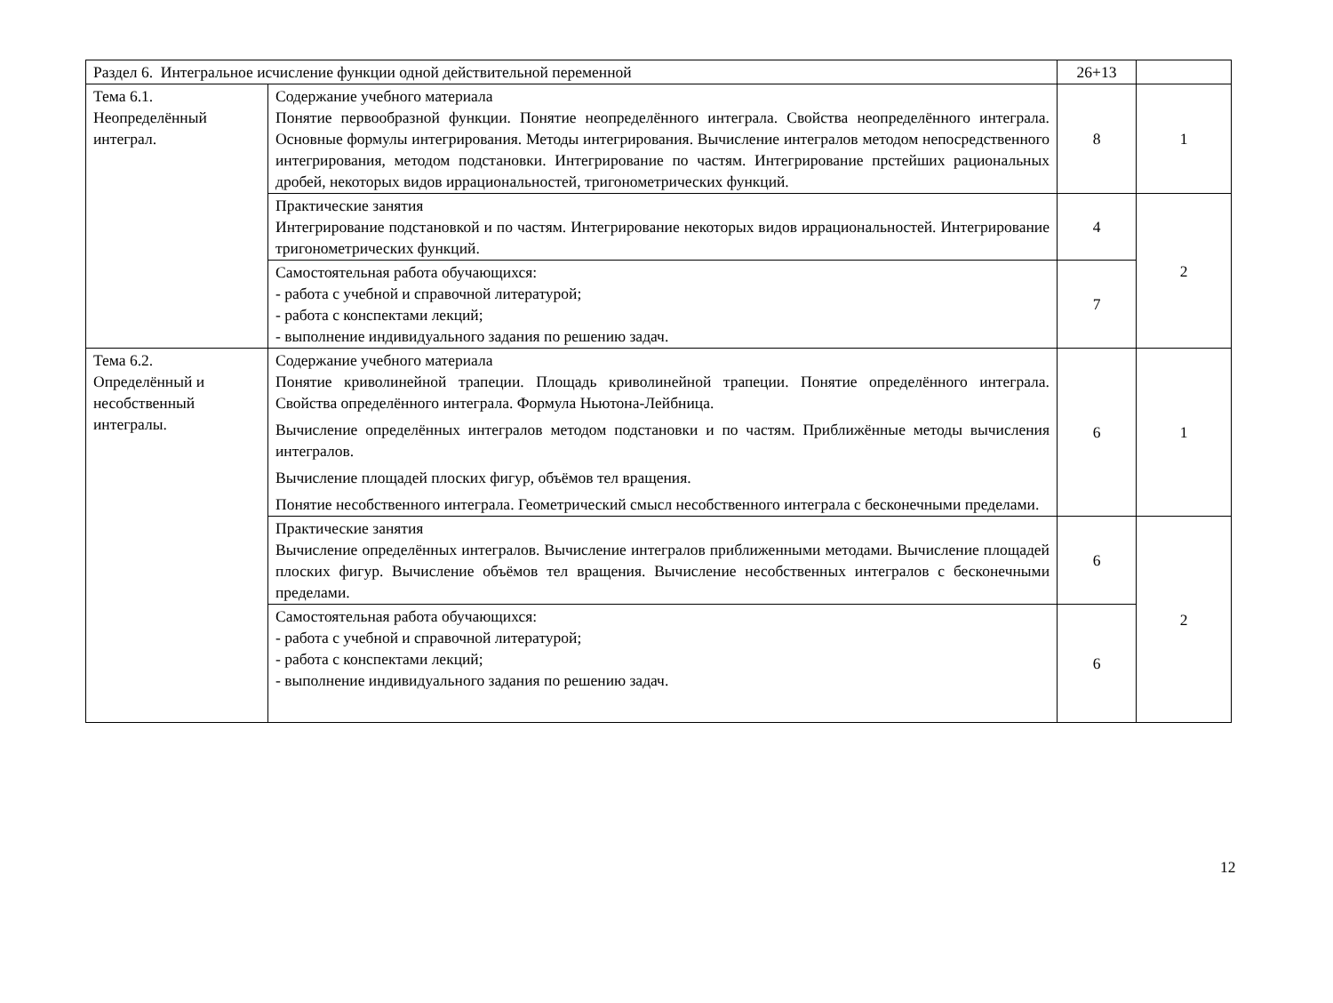| Раздел 6. Интегральное исчисление функции одной действительной переменной | | 26+13 | |
| Тема 6.1. Неопределённый интеграл. | Содержание учебного материала Понятие первообразной функции. Понятие неопределённого интеграла. Свойства неопределённого интеграла. Основные формулы интегрирования. Методы интегрирования. Вычисление интегралов методом непосредственного интегрирования, методом подстановки. Интегрирование по частям. Интегрирование прстейших рациональных дробей, некоторых видов иррациональностей, тригонометрических функций. | 8 | 1 |
| | Практические занятия Интегрирование подстановкой и по частям. Интегрирование некоторых видов иррациональностей. Интегрирование тригонометрических функций. | 4 | 2 |
| | Самостоятельная работа обучающихся: - работа с учебной и справочной литературой; - работа с конспектами лекций; - выполнение индивидуального задания по решению задач. | 7 | |
| Тема 6.2. Определённый и несобственный интегралы. | Содержание учебного материала Понятие криволинейной трапеции. Площадь криволинейной трапеции. Понятие определённого интеграла. Свойства определённого интеграла. Формула Ньютона-Лейбница. Вычисление определённых интегралов методом подстановки и по частям. Приближённые методы вычисления интегралов. Вычисление площадей плоских фигур, объёмов тел вращения. Понятие несобственного интеграла. Геометрический смысл несобственного интеграла с бесконечными пределами. | 6 | 1 |
| | Практические занятия Вычисление определённых интегралов. Вычисление интегралов приближенными методами. Вычисление площадей плоских фигур. Вычисление объёмов тел вращения. Вычисление несобственных интегралов с бесконечными пределами. | 6 | 2 |
| | Самостоятельная работа обучающихся: - работа с учебной и справочной литературой; - работа с конспектами лекций; - выполнение индивидуального задания по решению задач. | 6 | |
12